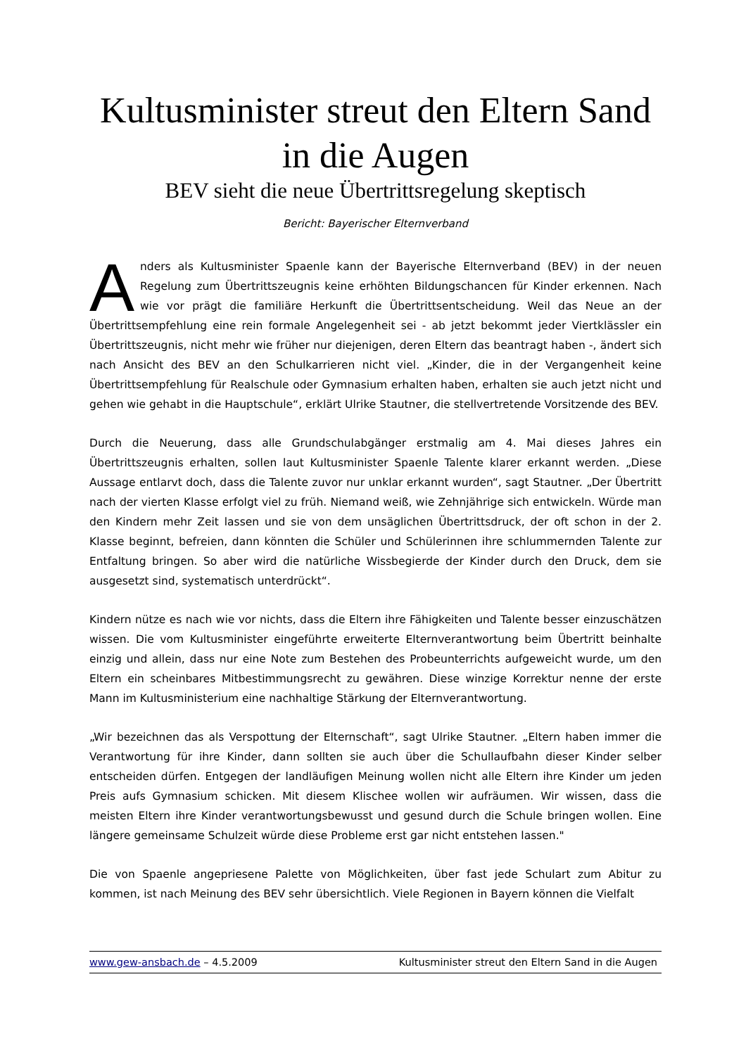Kultusminister streut den Eltern Sand in die Augen
BEV sieht die neue Übertrittsregelung skeptisch
Bericht: Bayerischer Elternverband
Anders als Kultusminister Spaenle kann der Bayerische Elternverband (BEV) in der neuen Regelung zum Übertrittszeugnis keine erhöhten Bildungschancen für Kinder erkennen. Nach wie vor prägt die familiäre Herkunft die Übertrittsentscheidung. Weil das Neue an der Übertrittsempfehlung eine rein formale Angelegenheit sei - ab jetzt bekommt jeder Viertklässler ein Übertrittszeugnis, nicht mehr wie früher nur diejenigen, deren Eltern das beantragt haben -, ändert sich nach Ansicht des BEV an den Schulkarrieren nicht viel. „Kinder, die in der Vergangenheit keine Übertrittsempfehlung für Realschule oder Gymnasium erhalten haben, erhalten sie auch jetzt nicht und gehen wie gehabt in die Hauptschule“, erklärt Ulrike Stautner, die stellvertretende Vorsitzende des BEV.
Durch die Neuerung, dass alle Grundschulabgänger erstmalig am 4. Mai dieses Jahres ein Übertrittszeugnis erhalten, sollen laut Kultusminister Spaenle Talente klarer erkannt werden. „Diese Aussage entlarvt doch, dass die Talente zuvor nur unklar erkannt wurden“, sagt Stautner. „Der Übertritt nach der vierten Klasse erfolgt viel zu früh. Niemand weiß, wie Zehnjährige sich entwickeln. Würde man den Kindern mehr Zeit lassen und sie von dem unsäglichen Übertrittsdruck, der oft schon in der 2. Klasse beginnt, befreien, dann könnten die Schüler und Schülerinnen ihre schlummernden Talente zur Entfaltung bringen. So aber wird die natürliche Wissbegierde der Kinder durch den Druck, dem sie ausgesetzt sind, systematisch unterdrückt“.
Kindern nütze es nach wie vor nichts, dass die Eltern ihre Fähigkeiten und Talente besser einzuschätzen wissen. Die vom Kultusminister eingeführte erweiterte Elternverantwortung beim Übertritt beinhalte einzig und allein, dass nur eine Note zum Bestehen des Probeunterrichts aufgeweicht wurde, um den Eltern ein scheinbares Mitbestimmungsrecht zu gewähren. Diese winzige Korrektur nenne der erste Mann im Kultusministerium eine nachhaltige Stärkung der Elternverantwortung.
„Wir bezeichnen das als Verspottung der Elternschaft“, sagt Ulrike Stautner. „Eltern haben immer die Verantwortung für ihre Kinder, dann sollten sie auch über die Schullaufbahn dieser Kinder selber entscheiden dürfen. Entgegen der landläufigen Meinung wollen nicht alle Eltern ihre Kinder um jeden Preis aufs Gymnasium schicken. Mit diesem Klischee wollen wir aufräumen. Wir wissen, dass die meisten Eltern ihre Kinder verantwortungsbewusst und gesund durch die Schule bringen wollen. Eine längere gemeinsame Schulzeit würde diese Probleme erst gar nicht entstehen lassen."
Die von Spaenle angepriesene Palette von Möglichkeiten, über fast jede Schulart zum Abitur zu kommen, ist nach Meinung des BEV sehr übersichtlich. Viele Regionen in Bayern können die Vielfalt
www.gew-ansbach.de – 4.5.2009 Kultusminister streut den Eltern Sand in die Augen